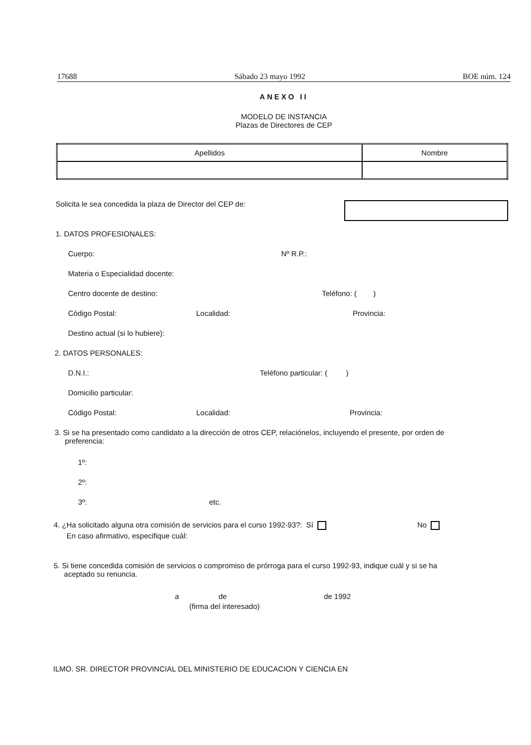17688 Sábado 23 mayo 1992 BOE núm. 124
ANEXO II
MODELO DE INSTANCIA
Plazas de Directores de CEP
| Apellidos | Nombre |
| --- | --- |
Solicita le sea concedida la plaza de Director del CEP de:
1. DATOS PROFESIONALES:
Cuerpo: Nº R.P.:
Materia o Especialidad docente:
Centro docente de destino: Teléfono: ( )
Código Postal: Localidad: Provincia:
Destino actual (si lo hubiere):
2. DATOS PERSONALES:
D.N.I.: Teléfono particular: ( )
Domicilio particular:
Código Postal: Localidad: Provincia:
3. Si se ha presentado como candidato a la dirección de otros CEP, relaciónelos, incluyendo el presente, por orden de
preferencia:
1º:
2º:
3º: etc.
4. ¿Ha solicitado alguna otra comisión de servicios para el curso 1992-93?: Sí No
En caso afirmativo, especifique cuál:
5. Si tiene concedida comisión de servicios o compromiso de prórroga para el curso 1992-93, indique cuál y si se ha
aceptado su renuncia.
a de de 1992
(firma del interesado)
ILMO. SR. DIRECTOR PROVINCIAL DEL MINISTERIO DE EDUCACION Y CIENCIA EN